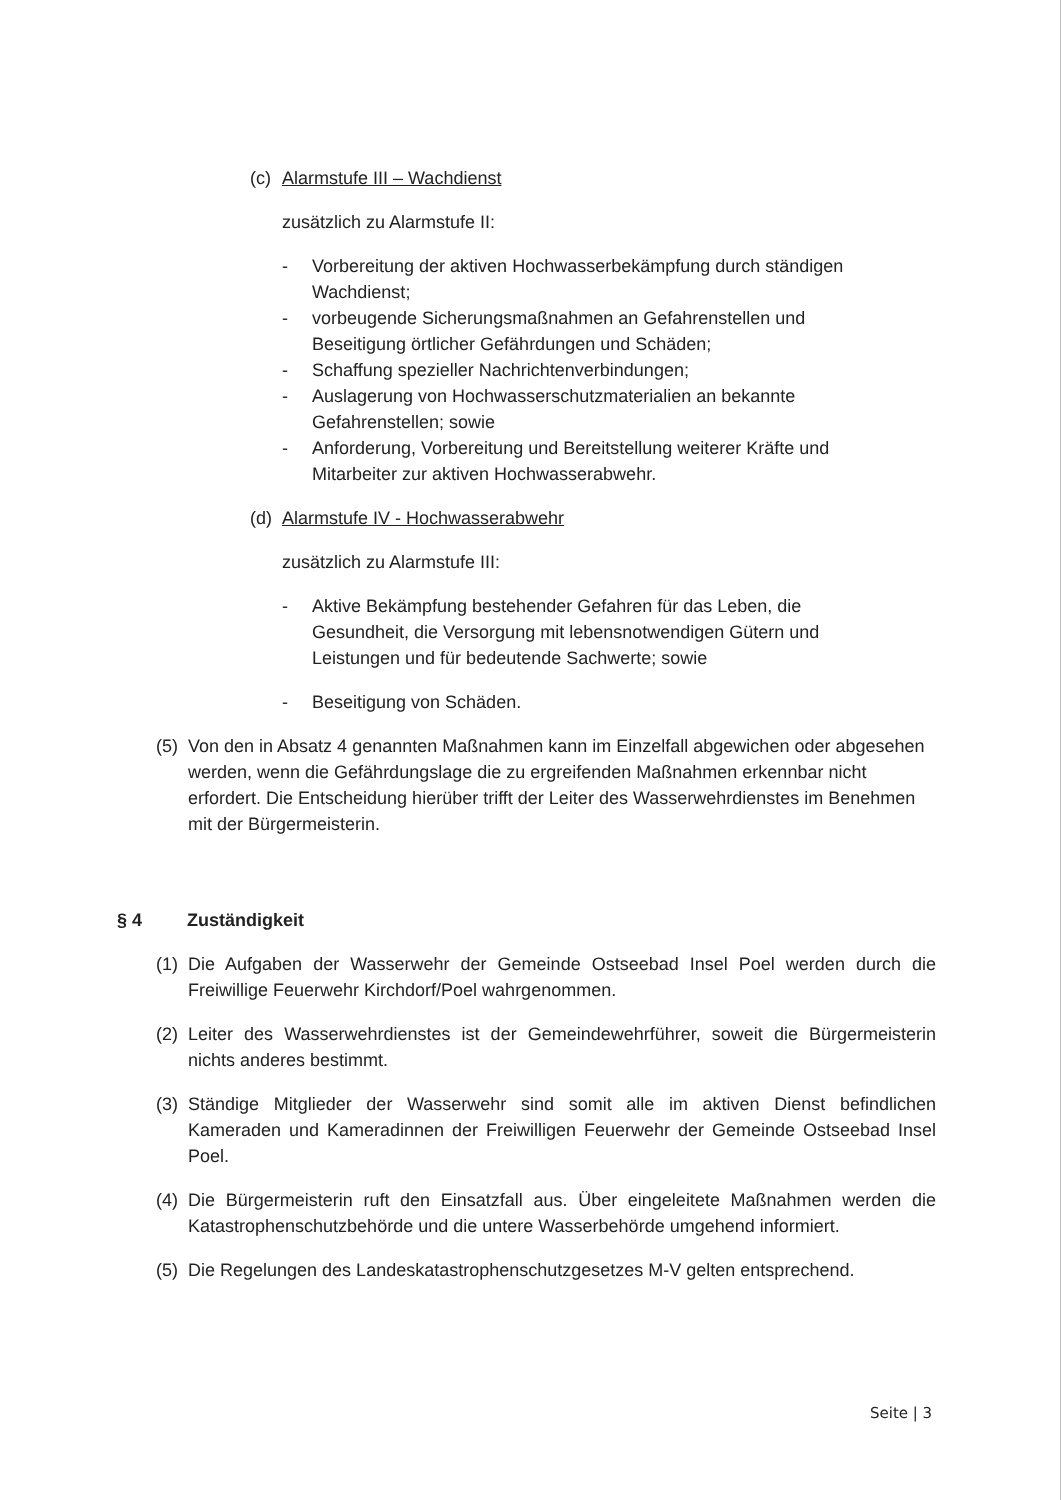(c) Alarmstufe III – Wachdienst
zusätzlich zu Alarmstufe II:
- Vorbereitung der aktiven Hochwasserbekämpfung durch ständigen Wachdienst;
- vorbeugende Sicherungsmaßnahmen an Gefahrenstellen und Beseitigung örtlicher Gefährdungen und Schäden;
- Schaffung spezieller Nachrichtenverbindungen;
- Auslagerung von Hochwasserschutzmaterialien an bekannte Gefahrenstellen; sowie
- Anforderung, Vorbereitung und Bereitstellung weiterer Kräfte und Mitarbeiter zur aktiven Hochwasserabwehr.
(d) Alarmstufe IV - Hochwasserabwehr
zusätzlich zu Alarmstufe III:
- Aktive Bekämpfung bestehender Gefahren für das Leben, die Gesundheit, die Versorgung mit lebensnotwendigen Gütern und Leistungen und für bedeutende Sachwerte; sowie
- Beseitigung von Schäden.
(5) Von den in Absatz 4 genannten Maßnahmen kann im Einzelfall abgewichen oder abgesehen werden, wenn die Gefährdungslage die zu ergreifenden Maßnahmen erkennbar nicht erfordert. Die Entscheidung hierüber trifft der Leiter des Wasserwehrdienstes im Benehmen mit der Bürgermeisterin.
§ 4 Zuständigkeit
(1) Die Aufgaben der Wasserwehr der Gemeinde Ostseebad Insel Poel werden durch die Freiwillige Feuerwehr Kirchdorf/Poel wahrgenommen.
(2) Leiter des Wasserwehrdienstes ist der Gemeindewehrführer, soweit die Bürgermeisterin nichts anderes bestimmt.
(3) Ständige Mitglieder der Wasserwehr sind somit alle im aktiven Dienst befindlichen Kameraden und Kameradinnen der Freiwilligen Feuerwehr der Gemeinde Ostseebad Insel Poel.
(4) Die Bürgermeisterin ruft den Einsatzfall aus. Über eingeleitete Maßnahmen werden die Katastrophenschutzbehörde und die untere Wasserbehörde umgehend informiert.
(5) Die Regelungen des Landeskatastrophenschutzgesetzes M-V gelten entsprechend.
Seite | 3